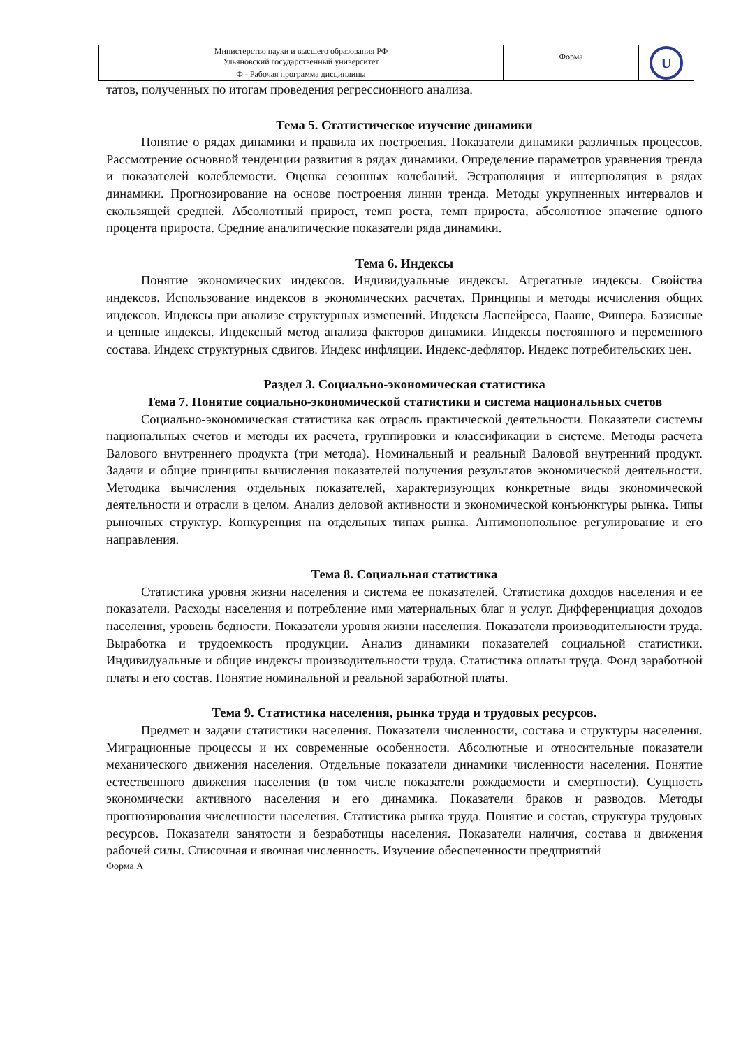| Министерство науки и высшего образования РФ Ульяновский государственный университет | Форма | U |
| Ф - Рабочая программа дисциплины | | |
татов, полученных по итогам проведения регрессионного анализа.
Тема 5. Статистическое изучение динамики
Понятие о рядах динамики и правила их построения. Показатели динамики различных процессов. Рассмотрение основной тенденции развития в рядах динамики. Определение параметров уравнения тренда и показателей колеблемости. Оценка сезонных колебаний. Эстраполяция и интерполяция в рядах динамики. Прогнозирование на основе построения линии тренда. Методы укрупненных интервалов и скользящей средней. Абсолютный прирост, темп роста, темп прироста, абсолютное значение одного процента прироста. Средние аналитические показатели ряда динамики.
Тема 6. Индексы
Понятие экономических индексов. Индивидуальные индексы. Агрегатные индексы. Свойства индексов. Использование индексов в экономических расчетах. Принципы и методы исчисления общих индексов. Индексы при анализе структурных изменений. Индексы Ласпейреса, Пааше, Фишера. Базисные и цепные индексы. Индексный метод анализа факторов динамики. Индексы постоянного и переменного состава. Индекс структурных сдвигов. Индекс инфляции. Индекс-дефлятор. Индекс потребительских цен.
Раздел 3. Социально-экономическая статистика
Тема 7. Понятие социально-экономической статистики и система национальных счетов
Социально-экономическая статистика как отрасль практической деятельности. Показатели системы национальных счетов и методы их расчета, группировки и классификации в системе. Методы расчета Валового внутреннего продукта (три метода). Номинальный и реальный Валовой внутренний продукт. Задачи и общие принципы вычисления показателей получения результатов экономической деятельности. Методика вычисления отдельных показателей, характеризующих конкретные виды экономической деятельности и отрасли в целом. Анализ деловой активности и экономической конъюнктуры рынка. Типы рыночных структур. Конкуренция на отдельных типах рынка. Антимонопольное регулирование и его направления.
Тема 8. Социальная статистика
Статистика уровня жизни населения и система ее показателей. Статистика доходов населения и ее показатели. Расходы населения и потребление ими материальных благ и услуг. Дифференциация доходов населения, уровень бедности. Показатели уровня жизни населения. Показатели производительности труда. Выработка и трудоемкость продукции. Анализ динамики показателей социальной статистики. Индивидуальные и общие индексы производительности труда. Статистика оплаты труда. Фонд заработной платы и его состав. Понятие номинальной и реальной заработной платы.
Тема 9. Статистика населения, рынка труда и трудовых ресурсов.
Предмет и задачи статистики населения. Показатели численности, состава и структуры населения. Миграционные процессы и их современные особенности. Абсолютные и относительные показатели механического движения населения. Отдельные показатели динамики численности населения. Понятие естественного движения населения (в том числе показатели рождаемости и смертности). Сущность экономически активного населения и его динамика. Показатели браков и разводов. Методы прогнозирования численности населения. Статистика рынка труда. Понятие и состав, структура трудовых ресурсов. Показатели занятости и безработицы населения. Показатели наличия, состава и движения рабочей силы. Списочная и явочная численность. Изучение обеспеченности предприятий
Форма А